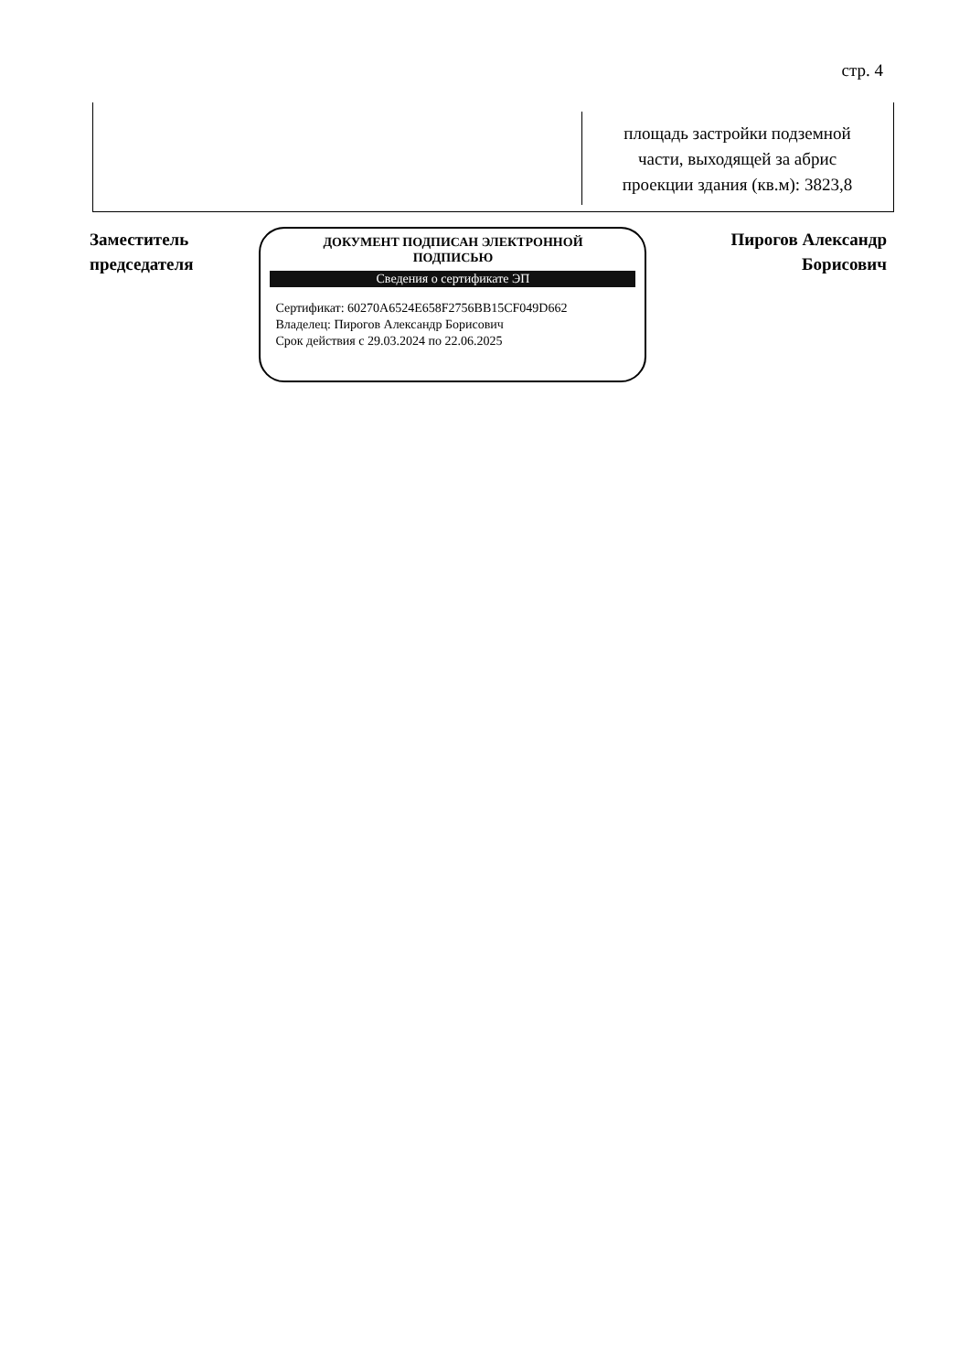стр. 4
| | площадь застройки подземной части, выходящей за абрис проекции здания (кв.м): 3823,8 |
Заместитель
председателя
ДОКУМЕНТ ПОДПИСАН ЭЛЕКТРОННОЙ
ПОДПИСЬЮ
Сведения о сертификате ЭП
Сертификат: 60270A6524E658F2756BB15CF049D662
Владелец: Пирогов Александр Борисович
Срок действия с 29.03.2024 по 22.06.2025
Пирогов Александр
Борисович